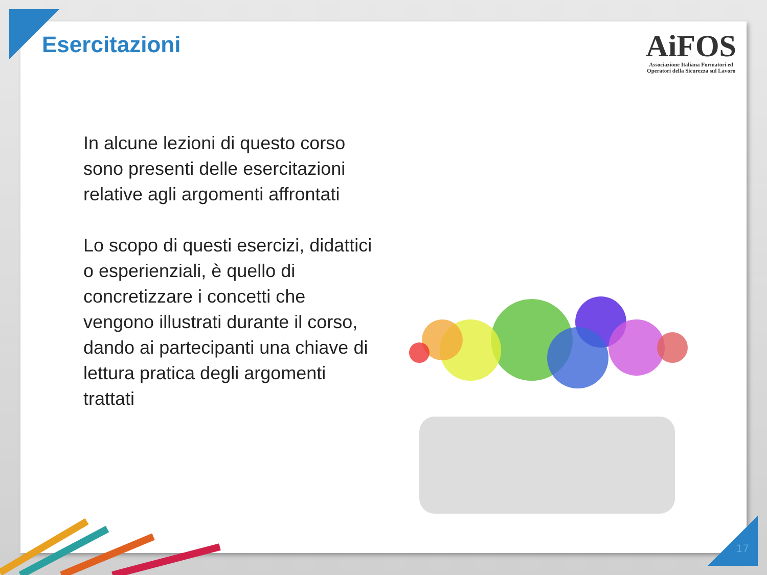Esercitazioni
AiFOS
Associazione Italiana Formatori ed
Operatori della Sicurezza sul Lavoro
In alcune lezioni di questo corso sono presenti delle esercitazioni relative agli argomenti affrontati
Lo scopo di questi esercizi, didattici o esperienziali, è quello di concretizzare i concetti che vengono illustrati durante il corso, dando ai partecipanti una chiave di lettura pratica degli argomenti trattati
17